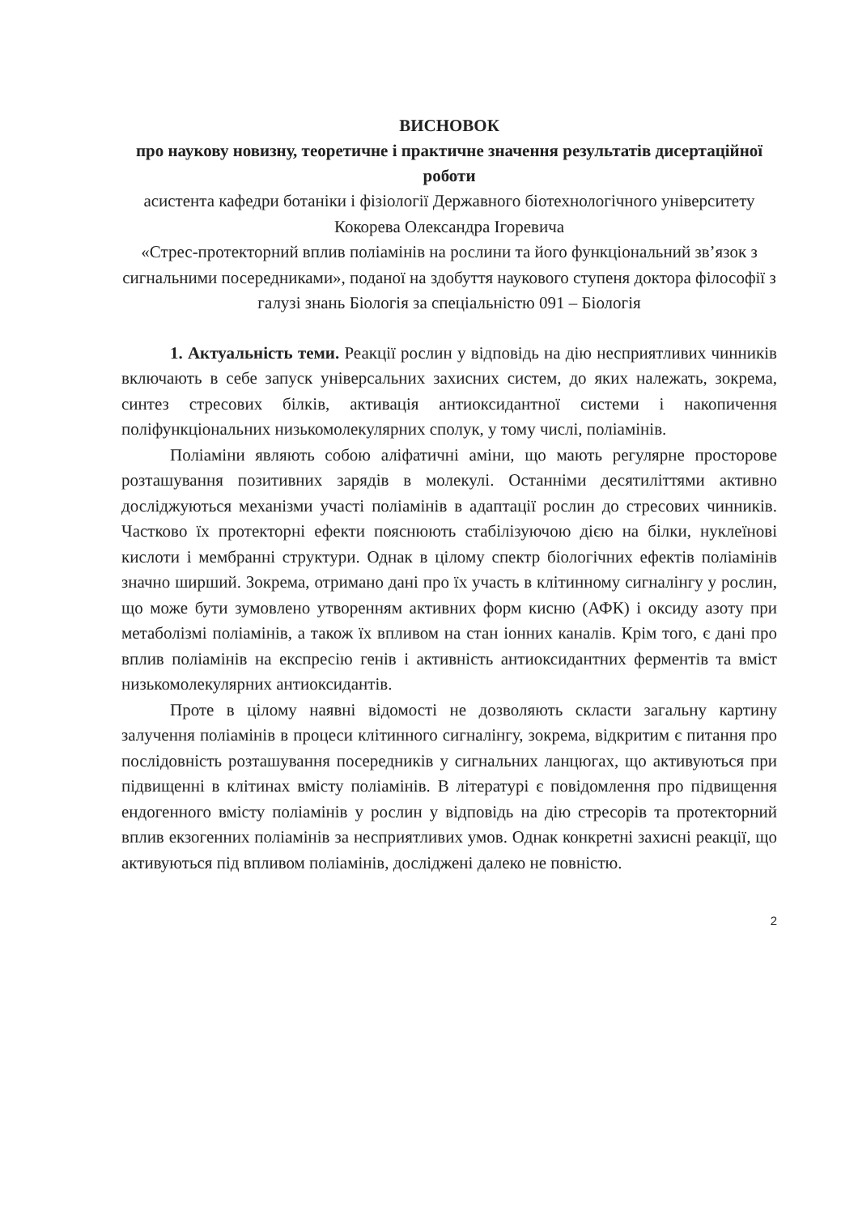ВИСНОВОК
про наукову новизну, теоретичне і практичне значення результатів дисертаційної роботи
асистента кафедри ботаніки і фізіології Державного біотехнологічного університету Кокорева Олександра Ігоревича
«Стрес-протекторний вплив поліамінів на рослини та його функціональний зв’язок з сигнальними посередниками», поданої на здобуття наукового ступеня доктора філософії з галузі знань Біологія за спеціальністю 091 – Біологія
1. Актуальність теми. Реакції рослин у відповідь на дію несприятливих чинників включають в себе запуск універсальних захисних систем, до яких належать, зокрема, синтез стресових білків, активація антиоксидантної системи і накопичення поліфункціональних низькомолекулярних сполук, у тому числі, поліамінів.
Поліаміни являють собою аліфатичні аміни, що мають регулярне просторове розташування позитивних зарядів в молекулі. Останніми десятиліттями активно досліджуються механізми участі поліамінів в адаптації рослин до стресових чинників. Частково їх протекторні ефекти пояснюють стабілізуючою дією на білки, нуклеїнові кислоти і мембранні структури. Однак в цілому спектр біологічних ефектів поліамінів значно ширший. Зокрема, отримано дані про їх участь в клітинному сигналінгу у рослин, що може бути зумовлено утворенням активних форм кисню (АФК) і оксиду азоту при метаболізмі поліамінів, а також їх впливом на стан іонних каналів. Крім того, є дані про вплив поліамінів на експресію генів і активність антиоксидантних ферментів та вміст низькомолекулярних антиоксидантів.
Проте в цілому наявні відомості не дозволяють скласти загальну картину залучення поліамінів в процеси клітинного сигналінгу, зокрема, відкритим є питання про послідовність розташування посередників у сигнальних ланцюгах, що активуються при підвищенні в клітинах вмісту поліамінів. В літературі є повідомлення про підвищення ендогенного вмісту поліамінів у рослин у відповідь на дію стресорів та протекторний вплив екзогенних поліамінів за несприятливих умов. Однак конкретні захисні реакції, що активуються під впливом поліамінів, досліджені далеко не повністю.
2